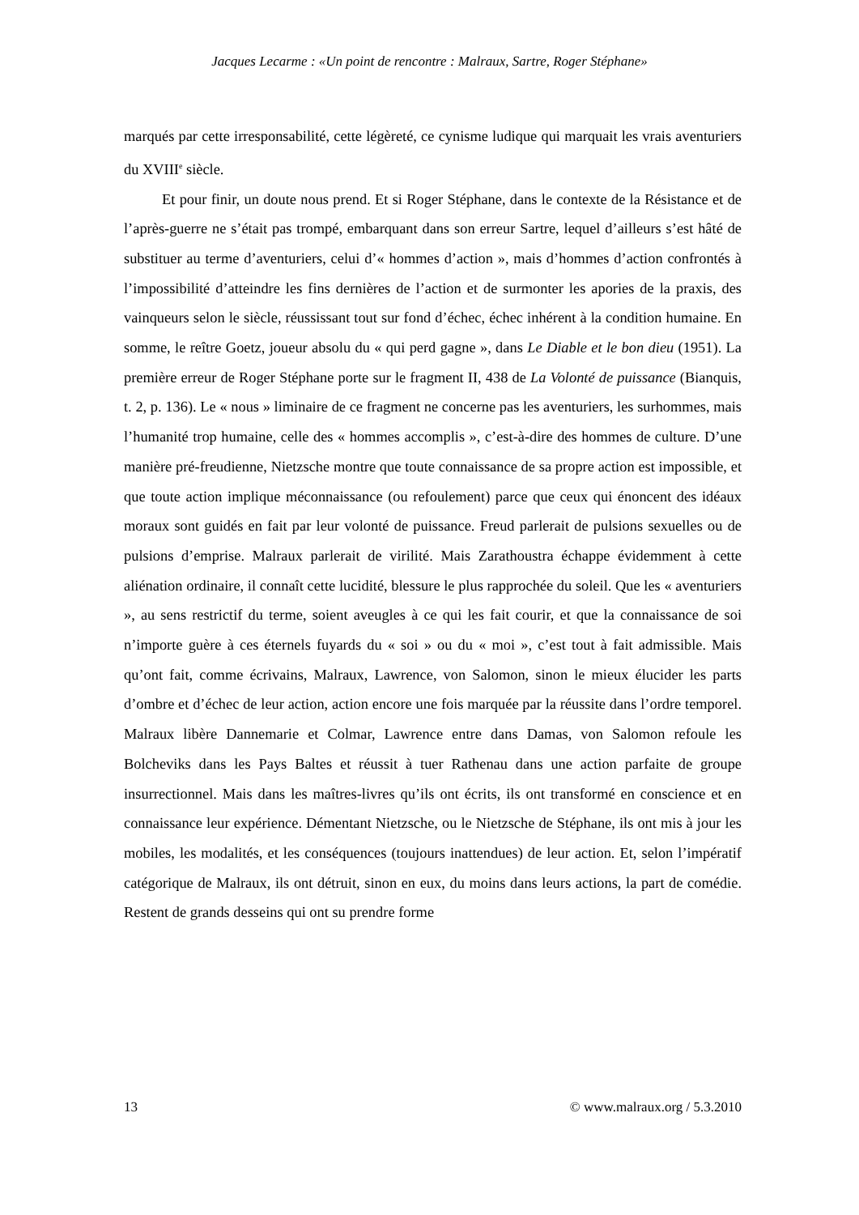Jacques Lecarme : «Un point de rencontre : Malraux, Sartre, Roger Stéphane»
marqués par cette irresponsabilité, cette légèreté, ce cynisme ludique qui marquait les vrais aventuriers du XVIII<sup>e</sup> siècle.
Et pour finir, un doute nous prend. Et si Roger Stéphane, dans le contexte de la Résistance et de l’après-guerre ne s’était pas trompé, embarquant dans son erreur Sartre, lequel d’ailleurs s’est hâté de substituer au terme d’aventuriers, celui d’« hommes d’action », mais d’hommes d’action confrontés à l’impossibilité d’atteindre les fins dernières de l’action et de surmonter les apories de la praxis, des vainqueurs selon le siècle, réussissant tout sur fond d’échec, échec inhérent à la condition humaine. En somme, le reître Goetz, joueur absolu du « qui perd gagne », dans Le Diable et le bon dieu (1951). La première erreur de Roger Stéphane porte sur le fragment II, 438 de La Volonté de puissance (Bianquis, t. 2, p. 136). Le « nous » liminaire de ce fragment ne concerne pas les aventuriers, les surhommes, mais l’humanité trop humaine, celle des « hommes accomplis », c’est-à-dire des hommes de culture. D’une manière pré-freudienne, Nietzsche montre que toute connaissance de sa propre action est impossible, et que toute action implique méconnaissance (ou refoulement) parce que ceux qui énoncent des idéaux moraux sont guidés en fait par leur volonté de puissance. Freud parlerait de pulsions sexuelles ou de pulsions d’emprise. Malraux parlerait de virilité. Mais Zarathoustra échappe évidemment à cette aliénation ordinaire, il connaît cette lucidité, blessure le plus rapprochée du soleil. Que les « aventuriers », au sens restrictif du terme, soient aveugles à ce qui les fait courir, et que la connaissance de soi n’importe guère à ces éternels fuyards du « soi » ou du « moi », c’est tout à fait admissible. Mais qu’ont fait, comme écrivains, Malraux, Lawrence, von Salomon, sinon le mieux élucider les parts d’ombre et d’échec de leur action, action encore une fois marquée par la réussite dans l’ordre temporel. Malraux libère Dannemarie et Colmar, Lawrence entre dans Damas, von Salomon refoule les Bolcheviks dans les Pays Baltes et réussit à tuer Rathenau dans une action parfaite de groupe insurrectionnel. Mais dans les maîtres-livres qu’ils ont écrits, ils ont transformé en conscience et en connaissance leur expérience. Démentant Nietzsche, ou le Nietzsche de Stéphane, ils ont mis à jour les mobiles, les modalités, et les conséquences (toujours inattendues) de leur action. Et, selon l’impératif catégorique de Malraux, ils ont détruit, sinon en eux, du moins dans leurs actions, la part de comédie. Restent de grands desseins qui ont su prendre forme
13 © www.malraux.org / 5.3.2010